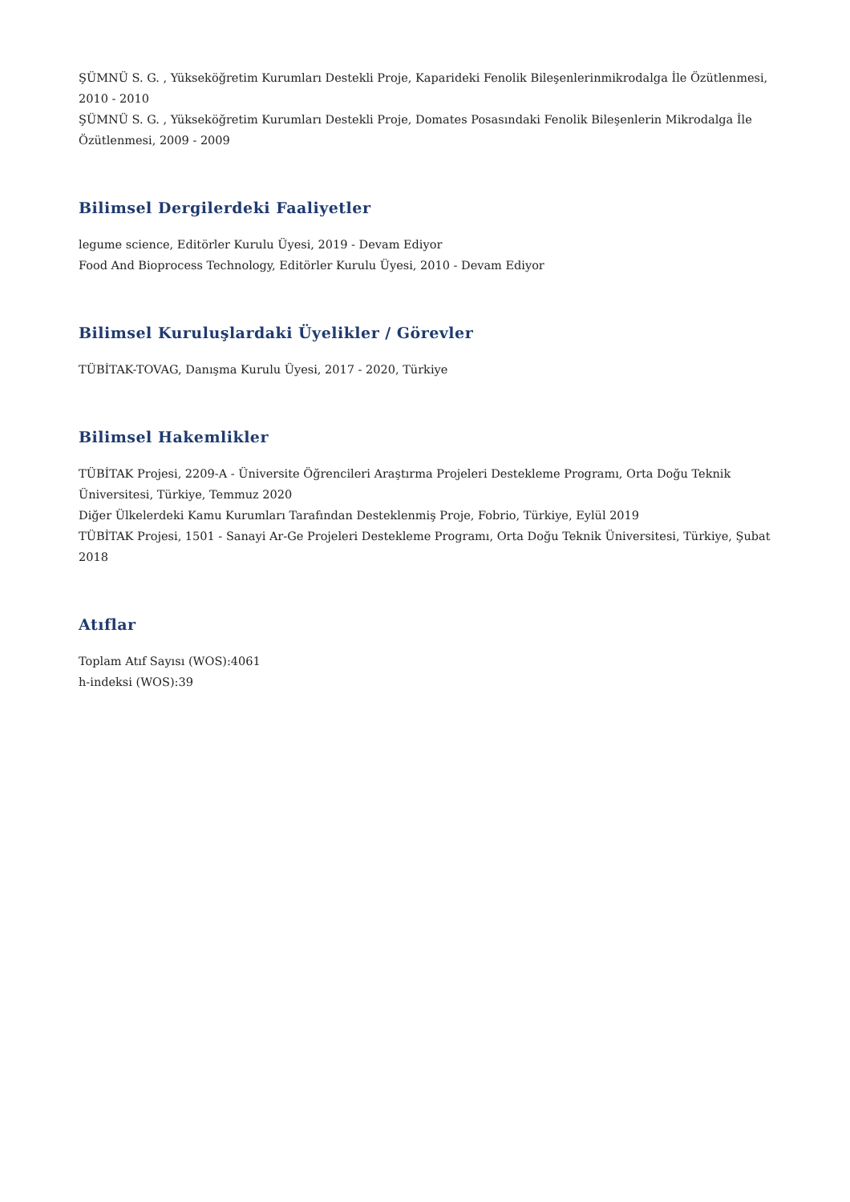ŞÜMNÜ S. G. , Yükseköğretim Kurumları Destekli Proje, Kaparideki Fenolik Bileşenlerinmikrodalga İle Özütlenmesi, 2010 - 2010
ŞÜMNÜ S. G. , Yükseköğretim Kurumları Destekli Proje, Domates Posasındaki Fenolik Bileşenlerin Mikrodalga İle Özütlenmesi, 2009 - 2009
Bilimsel Dergilerdeki Faaliyetler
legume science, Editörler Kurulu Üyesi, 2019 - Devam Ediyor
Food And Bioprocess Technology, Editörler Kurulu Üyesi, 2010 - Devam Ediyor
Bilimsel Kuruluşlardaki Üyelikler / Görevler
TÜBİTAK-TOVAG, Danışma Kurulu Üyesi, 2017 - 2020, Türkiye
Bilimsel Hakemlikler
TÜBİTAK Projesi, 2209-A - Üniversite Öğrencileri Araştırma Projeleri Destekleme Programı, Orta Doğu Teknik Üniversitesi, Türkiye, Temmuz 2020
Diğer Ülkelerdeki Kamu Kurumları Tarafından Desteklenmiş Proje, Fobrio, Türkiye, Eylül 2019
TÜBİTAK Projesi, 1501 - Sanayi Ar-Ge Projeleri Destekleme Programı, Orta Doğu Teknik Üniversitesi, Türkiye, Şubat 2018
Atıflar
Toplam Atıf Sayısı (WOS):4061
h-indeksi (WOS):39